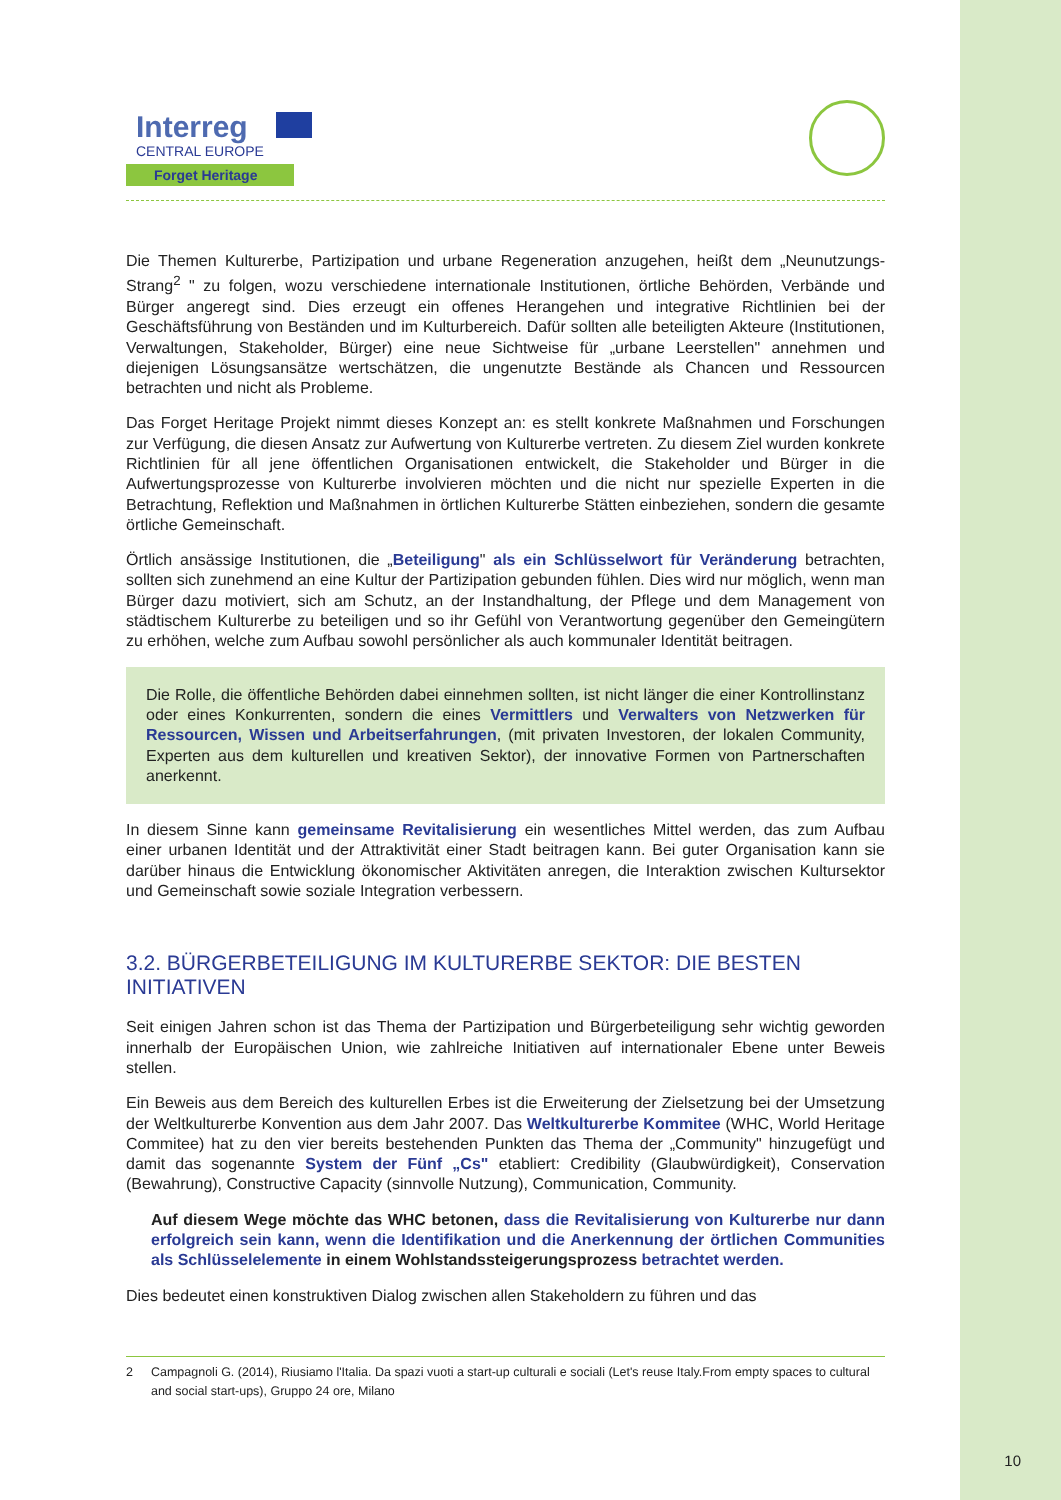Interreg
CENTRAL EUROPE
Forget Heritage
Die Themen Kulturerbe, Partizipation und urbane Regeneration anzugehen, heißt dem „Neunutzungs-Strang<sup>2</sup> " zu folgen, wozu verschiedene internationale Institutionen, örtliche Behörden, Verbände und Bürger angeregt sind. Dies erzeugt ein offenes Herangehen und integrative Richtlinien bei der Geschäftsführung von Beständen und im Kulturbereich. Dafür sollten alle beteiligten Akteure (Institutionen, Verwaltungen, Stakeholder, Bürger) eine neue Sichtweise für „urbane Leerstellen" annehmen und diejenigen Lösungsansätze wertschätzen, die ungenutzte Bestände als Chancen und Ressourcen betrachten und nicht als Probleme.
Das Forget Heritage Projekt nimmt dieses Konzept an: es stellt konkrete Maßnahmen und Forschungen zur Verfügung, die diesen Ansatz zur Aufwertung von Kulturerbe vertreten. Zu diesem Ziel wurden konkrete Richtlinien für all jene öffentlichen Organisationen entwickelt, die Stakeholder und Bürger in die Aufwertungsprozesse von Kulturerbe involvieren möchten und die nicht nur spezielle Experten in die Betrachtung, Reflektion und Maßnahmen in örtlichen Kulturerbe Stätten einbeziehen, sondern die gesamte örtliche Gemeinschaft.
Örtlich ansässige Institutionen, die „Beteiligung" als ein Schlüsselwort für Veränderung betrachten, sollten sich zunehmend an eine Kultur der Partizipation gebunden fühlen. Dies wird nur möglich, wenn man Bürger dazu motiviert, sich am Schutz, an der Instandhaltung, der Pflege und dem Management von städtischem Kulturerbe zu beteiligen und so ihr Gefühl von Verantwortung gegenüber den Gemeingütern zu erhöhen, welche zum Aufbau sowohl persönlicher als auch kommunaler Identität beitragen.
Die Rolle, die öffentliche Behörden dabei einnehmen sollten, ist nicht länger die einer Kontrollinstanz oder eines Konkurrenten, sondern die eines Vermittlers und Verwalters von Netzwerken für Ressourcen, Wissen und Arbeitserfahrungen, (mit privaten Investoren, der lokalen Community, Experten aus dem kulturellen und kreativen Sektor), der innovative Formen von Partnerschaften anerkennt.
In diesem Sinne kann gemeinsame Revitalisierung ein wesentliches Mittel werden, das zum Aufbau einer urbanen Identität und der Attraktivität einer Stadt beitragen kann. Bei guter Organisation kann sie darüber hinaus die Entwicklung ökonomischer Aktivitäten anregen, die Interaktion zwischen Kultursektor und Gemeinschaft sowie soziale Integration verbessern.
3.2. BÜRGERBETEILIGUNG IM KULTURERBE SEKTOR: DIE BESTEN INITIATIVEN
Seit einigen Jahren schon ist das Thema der Partizipation und Bürgerbeteiligung sehr wichtig geworden innerhalb der Europäischen Union, wie zahlreiche Initiativen auf internationaler Ebene unter Beweis stellen.
Ein Beweis aus dem Bereich des kulturellen Erbes ist die Erweiterung der Zielsetzung bei der Umsetzung der Weltkulturerbe Konvention aus dem Jahr 2007. Das Weltkulturerbe Kommitee (WHC, World Heritage Commitee) hat zu den vier bereits bestehenden Punkten das Thema der „Community" hinzugefügt und damit das sogenannte System der Fünf „Cs" etabliert: Credibility (Glaubwürdigkeit), Conservation (Bewahrung), Constructive Capacity (sinnvolle Nutzung), Communication, Community.
Auf diesem Wege möchte das WHC betonen, dass die Revitalisierung von Kulturerbe nur dann erfolgreich sein kann, wenn die Identifikation und die Anerkennung der örtlichen Communities als Schlüsselelemente in einem Wohlstandssteigerungsprozess betrachtet werden.
Dies bedeutet einen konstruktiven Dialog zwischen allen Stakeholdern zu führen und das
2 Campagnoli G. (2014), Riusiamo l'Italia. Da spazi vuoti a start-up culturali e sociali (Let's reuse Italy.From empty spaces to cultural and social start-ups), Gruppo 24 ore, Milano
10